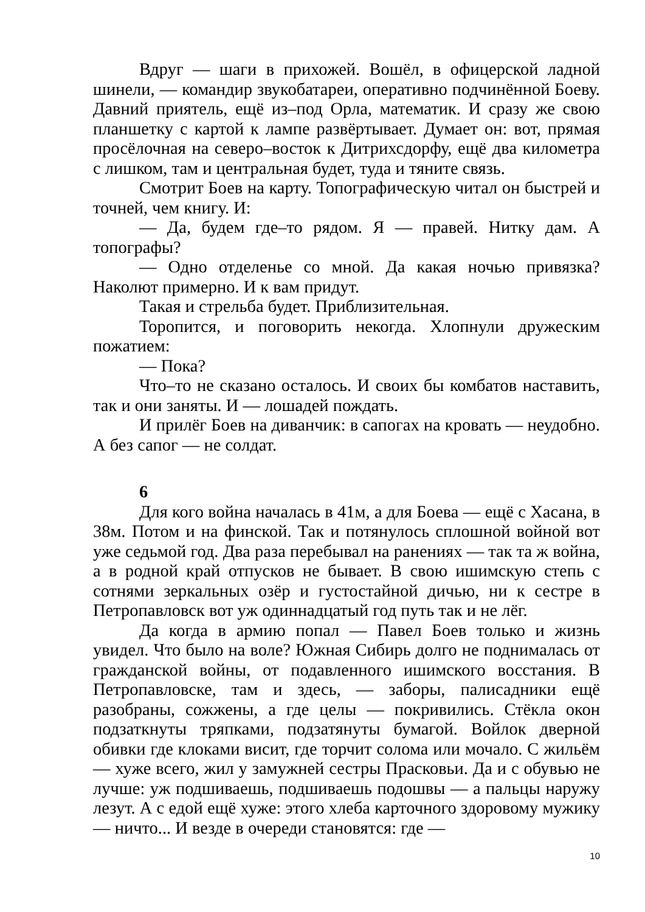Вдруг — шаги в прихожей. Вошёл, в офицерской ладной шинели, — командир звукобатареи, оперативно подчинённой Боеву. Давний приятель, ещё из–под Орла, математик. И сразу же свою планшетку с картой к лампе развёртывает. Думает он: вот, прямая просёлочная на северо–восток к Дитрихсдорфу, ещё два километра с лишком, там и центральная будет, туда и тяните связь.
Смотрит Боев на карту. Топографическую читал он быстрей и точней, чем книгу. И:
— Да, будем где–то рядом. Я — правей. Нитку дам. А топографы?
— Одно отделенье со мной. Да какая ночью привязка? Наколют примерно. И к вам придут.
Такая и стрельба будет. Приблизительная.
Торопится, и поговорить некогда. Хлопнули дружеским пожатием:
— Пока?
Что–то не сказано осталось. И своих бы комбатов наставить, так и они заняты. И — лошадей пождать.
И прилёг Боев на диванчик: в сапогах на кровать — неудобно. А без сапог — не солдат.
6
Для кого война началась в 41м, а для Боева — ещё с Хасана, в 38м. Потом и на финской. Так и потянулось сплошной войной вот уже седьмой год. Два раза перебывал на ранениях — так та ж война, а в родной край отпусков не бывает. В свою ишимскую степь с сотнями зеркальных озёр и густостайной дичью, ни к сестре в Петропавловск вот уж одиннадцатый год путь так и не лёг.
Да когда в армию попал — Павел Боев только и жизнь увидел. Что было на воле? Южная Сибирь долго не поднималась от гражданской войны, от подавленного ишимского восстания. В Петропавловске, там и здесь, — заборы, палисадники ещё разобраны, сожжены, а где целы — покривились. Стёкла окон подзаткнуты тряпками, подзатянуты бумагой. Войлок дверной обивки где клоками висит, где торчит солома или мочало. С жильём — хуже всего, жил у замужней сестры Прасковьи. Да и с обувью не лучше: уж подшиваешь, подшиваешь подошвы — а пальцы наружу лезут. А с едой ещё хуже: этого хлеба карточного здоровому мужику — ничто... И везде в очереди становятся: где —
10